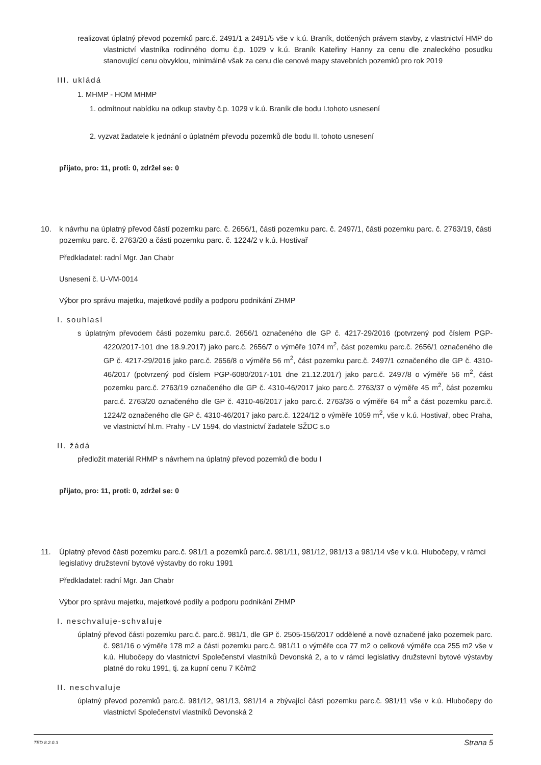realizovat úplatný převod pozemků parc.č. 2491/1 a 2491/5 vše v k.ú. Braník, dotčených právem stavby, z vlastnictví HMP do vlastnictví vlastníka rodinného domu č.p. 1029 v k.ú. Braník Kateřiny Hanny za cenu dle znaleckého posudku stanovující cenu obvyklou, minimálně však za cenu dle cenové mapy stavebních pozemků pro rok 2019
III. ukládá
1. MHMP - HOM MHMP
1. odmítnout nabídku na odkup stavby č.p. 1029 v k.ú. Braník dle bodu I.tohoto usnesení
2. vyzvat žadatele k jednání o úplatném převodu pozemků dle bodu II. tohoto usnesení
přijato, pro: 11, proti: 0, zdržel se: 0
10. k návrhu na úplatný převod částí pozemku parc. č. 2656/1, části pozemku parc. č. 2497/1, části pozemku parc. č. 2763/19, části pozemku parc. č. 2763/20 a části pozemku parc. č. 1224/2 v k.ú. Hostivař
Předkladatel: radní Mgr. Jan Chabr
Usnesení č. U-VM-0014
Výbor pro správu majetku, majetkové podíly a podporu podnikání ZHMP
I. souhlasí
s úplatným převodem části pozemku parc.č. 2656/1 označeného dle GP č. 4217-29/2016 (potvrzený pod číslem PGP-4220/2017-101 dne 18.9.2017) jako parc.č. 2656/7 o výměře 1074 m<sup>2</sup>, část pozemku parc.č. 2656/1 označeného dle GP č. 4217-29/2016 jako parc.č. 2656/8 o výměře 56 m<sup>2</sup>, část pozemku parc.č. 2497/1 označeného dle GP č. 4310-46/2017 (potvrzený pod číslem PGP-6080/2017-101 dne 21.12.2017) jako parc.č. 2497/8 o výměře 56 m<sup>2</sup>, část pozemku parc.č. 2763/19 označeného dle GP č. 4310-46/2017 jako parc.č. 2763/37 o výměře 45 m<sup>2</sup>, část pozemku parc.č. 2763/20 označeného dle GP č. 4310-46/2017 jako parc.č. 2763/36 o výměře 64 m<sup>2</sup> a část pozemku parc.č. 1224/2 označeného dle GP č. 4310-46/2017 jako parc.č. 1224/12 o výměře 1059 m<sup>2</sup>, vše v k.ú. Hostivař, obec Praha, ve vlastnictví hl.m. Prahy - LV 1594, do vlastnictví žadatele SŽDC s.o
II. žádá
předložit materiál RHMP s návrhem na úplatný převod pozemků dle bodu I
přijato, pro: 11, proti: 0, zdržel se: 0
11. Úplatný převod části pozemku parc.č. 981/1 a pozemků parc.č. 981/11, 981/12, 981/13 a 981/14 vše v k.ú. Hlubočepy, v rámci legislativy družstevní bytové výstavby do roku 1991
Předkladatel: radní Mgr. Jan Chabr
Výbor pro správu majetku, majetkové podíly a podporu podnikání ZHMP
I. neschvaluje-schvaluje
úplatný převod části pozemku parc.č. parc.č. 981/1, dle GP č. 2505-156/2017 oddělené a nově označené jako pozemek parc. č. 981/16 o výměře 178 m2 a části pozemku parc.č. 981/11 o výměře cca 77 m2 o celkové výměře cca 255 m2 vše v k.ú. Hlubočepy do vlastnictví Společenství vlastníků Devonská 2, a to v rámci legislativy družstevní bytové výstavby platné do roku 1991, tj. za kupní cenu 7 Kč/m2
II. neschvaluje
úplatný převod pozemků parc.č. 981/12, 981/13, 981/14 a zbývající části pozemku parc.č. 981/11 vše v k.ú. Hlubočepy do vlastnictví Společenství vlastníků Devonská 2
TED 8.2.0.3 Strana 5